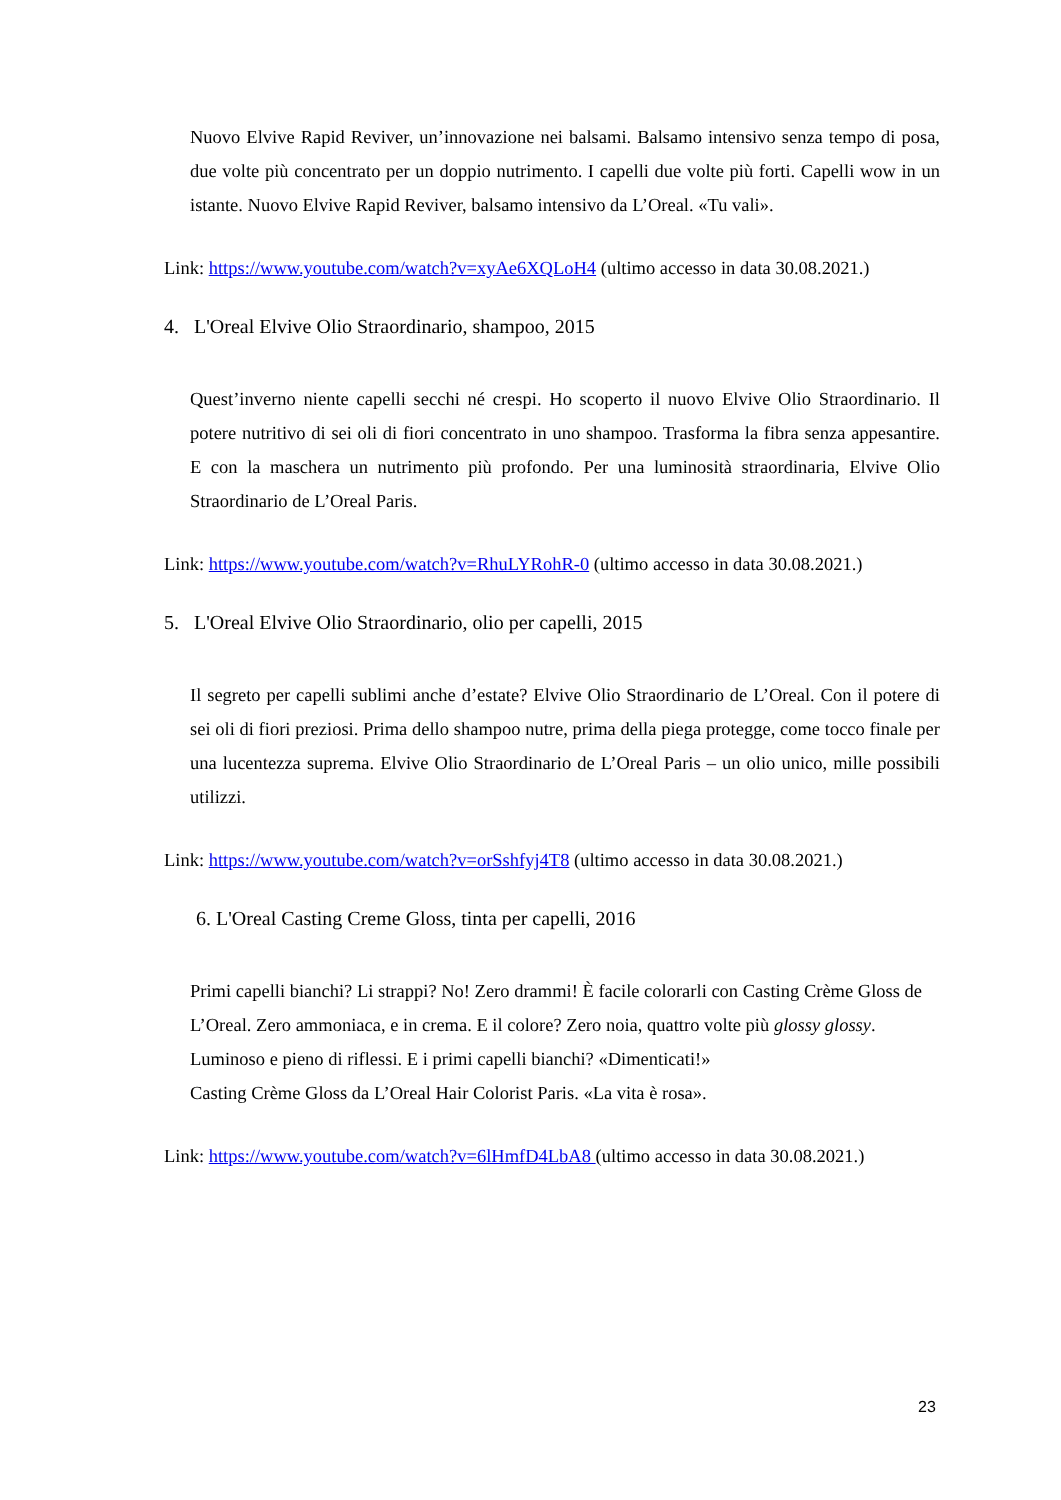Nuovo Elvive Rapid Reviver, un’innovazione nei balsami. Balsamo intensivo senza tempo di posa, due volte più concentrato per un doppio nutrimento. I capelli due volte più forti. Capelli wow in un istante. Nuovo Elvive Rapid Reviver, balsamo intensivo da L’Oreal. «Tu vali».
Link: https://www.youtube.com/watch?v=xyAe6XQLoH4 (ultimo accesso in data 30.08.2021.)
4. L'Oreal Elvive Olio Straordinario, shampoo, 2015
Quest’inverno niente capelli secchi né crespi. Ho scoperto il nuovo Elvive Olio Straordinario. Il potere nutritivo di sei oli di fiori concentrato in uno shampoo. Trasforma la fibra senza appesantire. E con la maschera un nutrimento più profondo. Per una luminosità straordinaria, Elvive Olio Straordinario de L’Oreal Paris.
Link: https://www.youtube.com/watch?v=RhuLYRohR-0 (ultimo accesso in data 30.08.2021.)
5. L'Oreal Elvive Olio Straordinario, olio per capelli, 2015
Il segreto per capelli sublimi anche d’estate? Elvive Olio Straordinario de L’Oreal. Con il potere di sei oli di fiori preziosi. Prima dello shampoo nutre, prima della piega protegge, come tocco finale per una lucentezza suprema. Elvive Olio Straordinario de L’Oreal Paris – un olio unico, mille possibili utilizzi.
Link: https://www.youtube.com/watch?v=orSshfyj4T8 (ultimo accesso in data 30.08.2021.)
6. L'Oreal Casting Creme Gloss, tinta per capelli, 2016
Primi capelli bianchi? Li strappi? No! Zero drammi! È facile colorarli con Casting Crème Gloss de L’Oreal. Zero ammoniaca, e in crema. E il colore? Zero noia, quattro volte più glossy glossy. Luminoso e pieno di riflessi. E i primi capelli bianchi? «Dimenticati!»
Casting Crème Gloss da L’Oreal Hair Colorist Paris. «La vita è rosa».
Link: https://www.youtube.com/watch?v=6lHmfD4LbA8 (ultimo accesso in data 30.08.2021.)
23